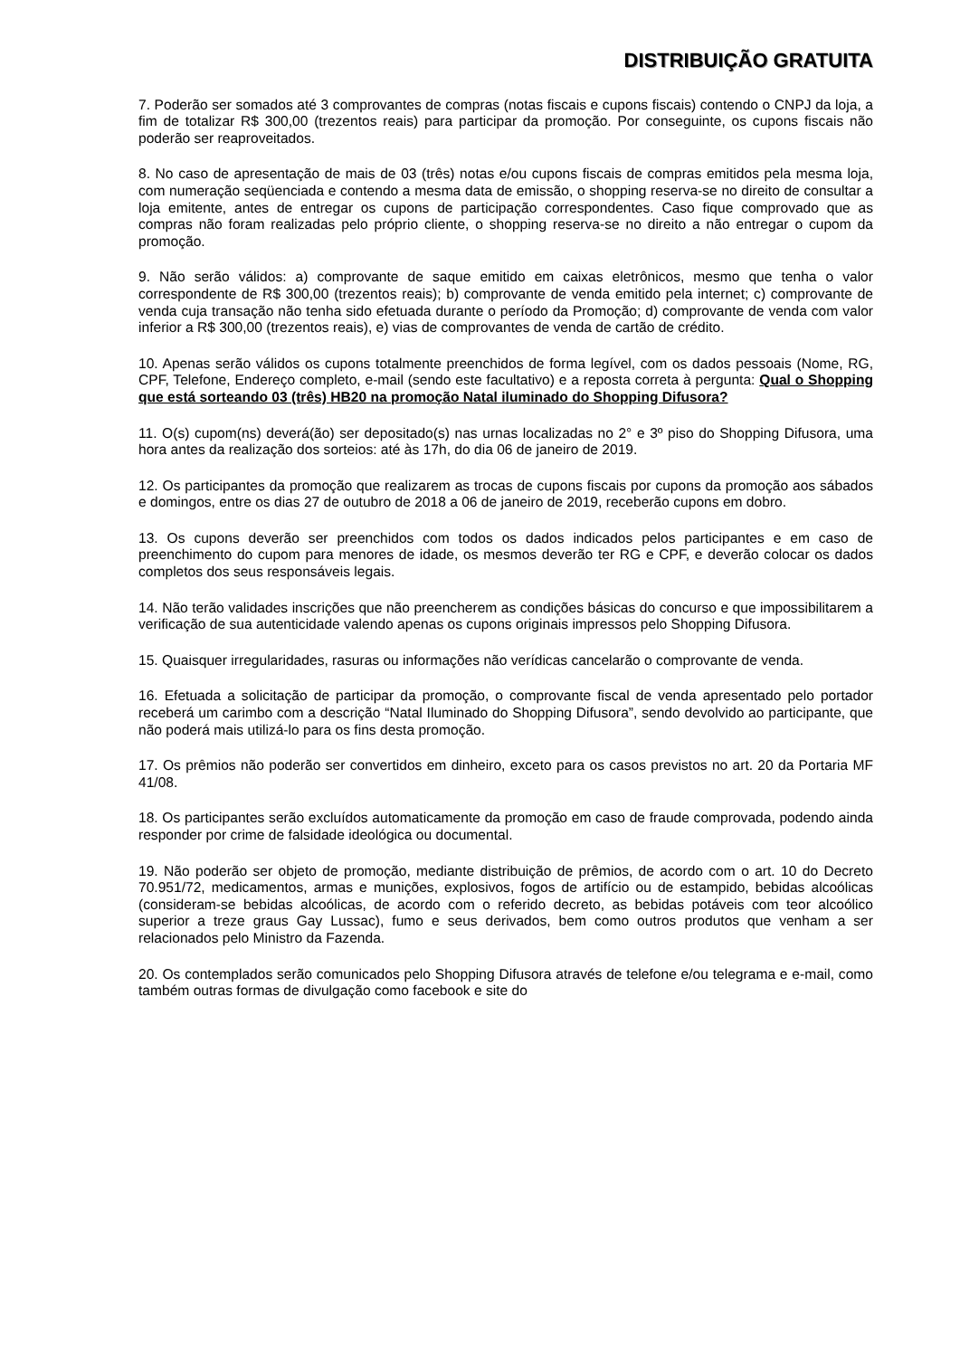DISTRIBUIÇÃO GRATUITA
7. Poderão ser somados até 3 comprovantes de compras (notas fiscais e cupons fiscais) contendo o CNPJ da loja, a fim de totalizar R$ 300,00 (trezentos reais) para participar da promoção. Por conseguinte, os cupons fiscais não poderão ser reaproveitados.
8. No caso de apresentação de mais de 03 (três) notas e/ou cupons fiscais de compras emitidos pela mesma loja, com numeração seqüenciada e contendo a mesma data de emissão, o shopping reserva-se no direito de consultar a loja emitente, antes de entregar os cupons de participação correspondentes. Caso fique comprovado que as compras não foram realizadas pelo próprio cliente, o shopping reserva-se no direito a não entregar o cupom da promoção.
9. Não serão válidos: a) comprovante de saque emitido em caixas eletrônicos, mesmo que tenha o valor correspondente de R$ 300,00 (trezentos reais); b) comprovante de venda emitido pela internet; c) comprovante de venda cuja transação não tenha sido efetuada durante o período da Promoção; d) comprovante de venda com valor inferior a R$ 300,00 (trezentos reais), e) vias de comprovantes de venda de cartão de crédito.
10. Apenas serão válidos os cupons totalmente preenchidos de forma legível, com os dados pessoais (Nome, RG, CPF, Telefone, Endereço completo, e-mail (sendo este facultativo) e a reposta correta à pergunta: Qual o Shopping que está sorteando 03 (três) HB20 na promoção Natal iluminado do Shopping Difusora?
11. O(s) cupom(ns) deverá(ão) ser depositado(s) nas urnas localizadas no 2° e 3º piso do Shopping Difusora, uma hora antes da realização dos sorteios: até às 17h, do dia 06 de janeiro de 2019.
12. Os participantes da promoção que realizarem as trocas de cupons fiscais por cupons da promoção aos sábados e domingos, entre os dias 27 de outubro de 2018 a 06 de janeiro de 2019, receberão cupons em dobro.
13. Os cupons deverão ser preenchidos com todos os dados indicados pelos participantes e em caso de preenchimento do cupom para menores de idade, os mesmos deverão ter RG e CPF, e deverão colocar os dados completos dos seus responsáveis legais.
14. Não terão validades inscrições que não preencherem as condições básicas do concurso e que impossibilitarem a verificação de sua autenticidade valendo apenas os cupons originais impressos pelo Shopping Difusora.
15. Quaisquer irregularidades, rasuras ou informações não verídicas cancelarão o comprovante de venda.
16. Efetuada a solicitação de participar da promoção, o comprovante fiscal de venda apresentado pelo portador receberá um carimbo com a descrição “Natal Iluminado do Shopping Difusora”, sendo devolvido ao participante, que não poderá mais utilizá-lo para os fins desta promoção.
17. Os prêmios não poderão ser convertidos em dinheiro, exceto para os casos previstos no art. 20 da Portaria MF 41/08.
18. Os participantes serão excluídos automaticamente da promoção em caso de fraude comprovada, podendo ainda responder por crime de falsidade ideológica ou documental.
19. Não poderão ser objeto de promoção, mediante distribuição de prêmios, de acordo com o art. 10 do Decreto 70.951/72, medicamentos, armas e munições, explosivos, fogos de artifício ou de estampido, bebidas alcoólicas (consideram-se bebidas alcoólicas, de acordo com o referido decreto, as bebidas potáveis com teor alcoólico superior a treze graus Gay Lussac), fumo e seus derivados, bem como outros produtos que venham a ser relacionados pelo Ministro da Fazenda.
20. Os contemplados serão comunicados pelo Shopping Difusora através de telefone e/ou telegrama e e-mail, como também outras formas de divulgação como facebook e site do